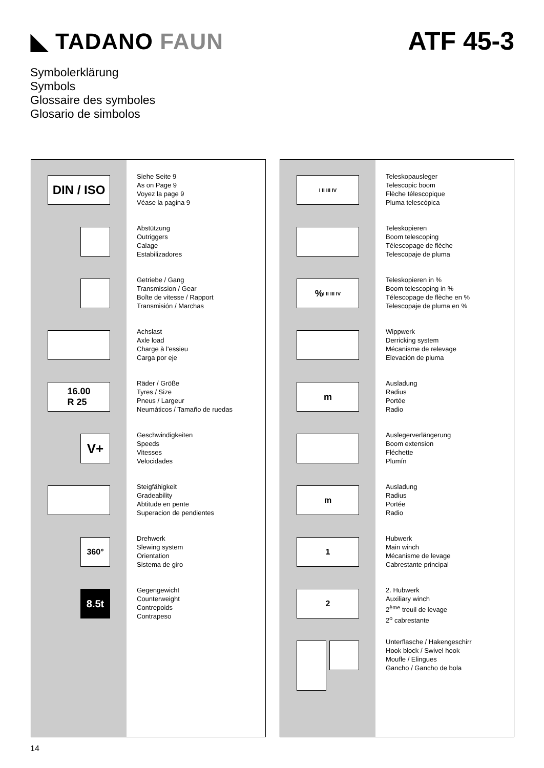◣ TADANO FAUN ATF 45-3
Symbolerklärung
Symbols
Glossaire des symboles
Glosario de simbolos
DIN / ISO
Siehe Seite 9
As on Page 9
Voyez la page 9
Véase la pagina 9
Abstützung
Outriggers
Calage
Estabilizadores
Getriebe / Gang
Transmission / Gear
Boîte de vitesse / Rapport
Transmisión / Marchas
Achslast
Axle load
Charge à l'essieu
Carga por eje
16.00
R 25
Räder / Größe
Tyres / Size
Pneus / Largeur
Neumáticos / Tamaño de ruedas
V+
Geschwindigkeiten
Speeds
Vitesses
Velocidades
Steigfähigkeit
Gradeability
Abtitude en pente
Superacion de pendientes
360°
Drehwerk
Slewing system
Orientation
Sistema de giro
8.5t
Gegengewicht
Counterweight
Contrepoids
Contrapeso
I II III IV
Teleskopausleger
Telescopic boom
Flèche télescopique
Pluma telescópica
Teleskopieren
Boom telescoping
Télescopage de flèche
Telescopaje de pluma
% I II III IV
Teleskopieren in %
Boom telescoping in %
Télescopage de flèche en %
Telescopaje de pluma en %
Wippwerk
Derricking system
Mécanisme de relevage
Elevación de pluma
m
Ausladung
Radius
Portée
Radio
Auslegerverlängerung
Boom extension
Fléchette
Plumín
m
Ausladung
Radius
Portée
Radio
1
Hubwerk
Main winch
Mécanisme de levage
Cabrestante principal
2
2. Hubwerk
Auxiliary winch
2<sup>ème</sup> treuil de levage
2<sup>o</sup> cabrestante
Unterflasche / Hakengeschirr
Hook block / Swivel hook
Moufle / Elingues
Gancho / Gancho de bola
14